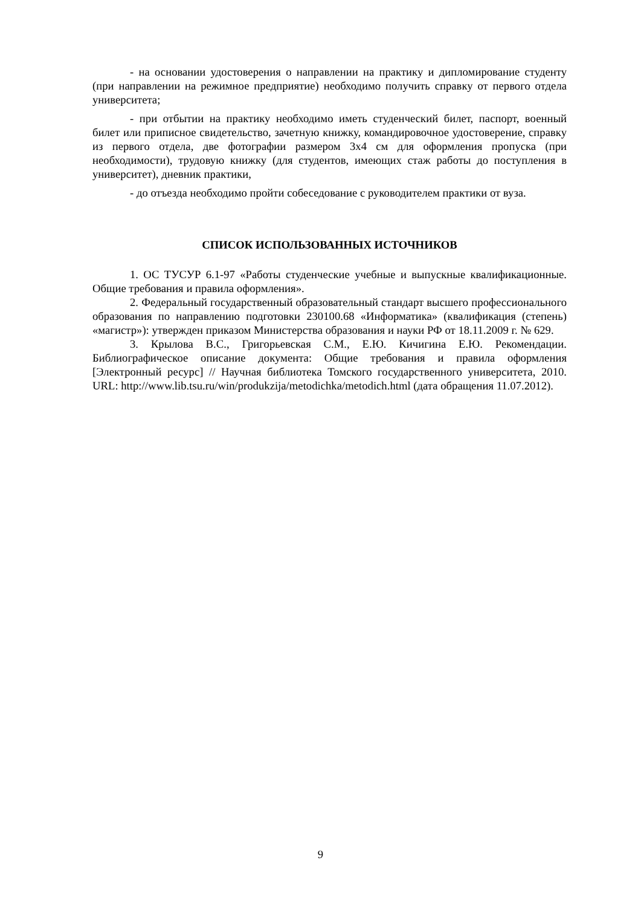- на основании удостоверения о направлении на практику и дипломирование студенту (при направлении на режимное предприятие) необходимо получить справку от первого отдела университета;
- при отбытии на практику необходимо иметь студенческий билет, паспорт, военный билет или приписное свидетельство, зачетную книжку, командировочное удостоверение, справку из первого отдела, две фотографии размером 3х4 см для оформления пропуска (при необходимости), трудовую книжку (для студентов, имеющих стаж работы до поступления в университет), дневник практики,
- до отъезда необходимо пройти собеседование с руководителем практики от вуза.
СПИСОК ИСПОЛЬЗОВАННЫХ ИСТОЧНИКОВ
1. ОС ТУСУР 6.1-97 «Работы студенческие учебные и выпускные квалификационные. Общие требования и правила оформления».
2. Федеральный государственный образовательный стандарт высшего профессионального образования по направлению подготовки 230100.68 «Информатика» (квалификация (степень) «магистр»): утвержден приказом Министерства образования и науки РФ от 18.11.2009 г. № 629.
3. Крылова В.С., Григорьевская С.М., Е.Ю. Кичигина Е.Ю. Рекомендации. Библиографическое описание документа: Общие требования и правила оформления [Электронный ресурс] // Научная библиотека Томского государственного университета, 2010. URL: http://www.lib.tsu.ru/win/produkzija/metodichka/metodich.html (дата обращения 11.07.2012).
9